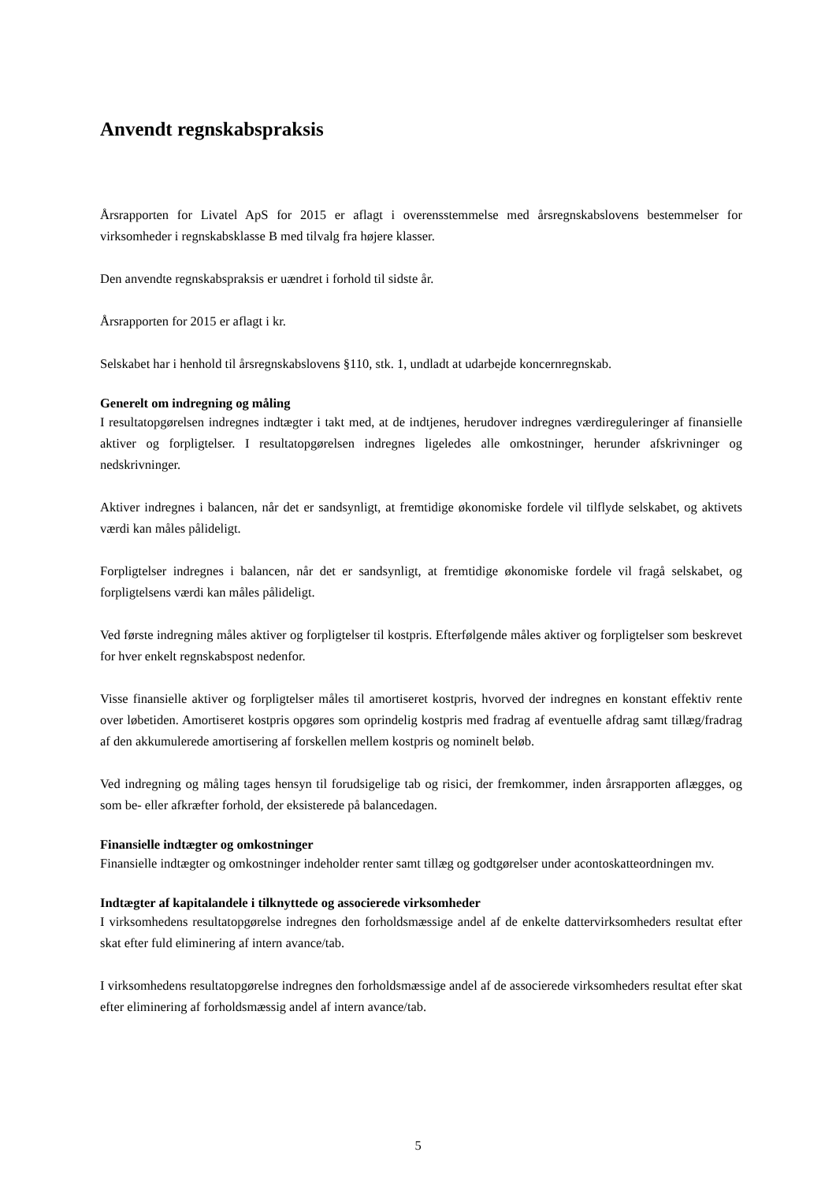Anvendt regnskabspraksis
Årsrapporten for Livatel ApS for 2015 er aflagt i overensstemmelse med årsregnskabslovens bestemmelser for virksomheder i regnskabsklasse B med tilvalg fra højere klasser.
Den anvendte regnskabspraksis er uændret i forhold til sidste år.
Årsrapporten for 2015 er aflagt i kr.
Selskabet har i henhold til årsregnskabslovens §110, stk. 1, undladt at udarbejde koncernregnskab.
Generelt om indregning og måling
I resultatopgørelsen indregnes indtægter i takt med, at de indtjenes, herudover indregnes værdireguleringer af finansielle aktiver og forpligtelser. I resultatopgørelsen indregnes ligeledes alle omkostninger, herunder afskrivninger og nedskrivninger.
Aktiver indregnes i balancen, når det er sandsynligt, at fremtidige økonomiske fordele vil tilflyde selskabet, og aktivets værdi kan måles pålideligt.
Forpligtelser indregnes i balancen, når det er sandsynligt, at fremtidige økonomiske fordele vil fragå selskabet, og forpligtelsens værdi kan måles pålideligt.
Ved første indregning måles aktiver og forpligtelser til kostpris. Efterfølgende måles aktiver og forpligtelser som beskrevet for hver enkelt regnskabspost nedenfor.
Visse finansielle aktiver og forpligtelser måles til amortiseret kostpris, hvorved der indregnes en konstant effektiv rente over løbetiden. Amortiseret kostpris opgøres som oprindelig kostpris med fradrag af eventuelle afdrag samt tillæg/fradrag af den akkumulerede amortisering af forskellen mellem kostpris og nominelt beløb.
Ved indregning og måling tages hensyn til forudsigelige tab og risici, der fremkommer, inden årsrapporten aflægges, og som be- eller afkræfter forhold, der eksisterede på balancedagen.
Finansielle indtægter og omkostninger
Finansielle indtægter og omkostninger indeholder renter samt tillæg og godtgørelser under acontoskatteordningen mv.
Indtægter af kapitalandele i tilknyttede og associerede virksomheder
I virksomhedens resultatopgørelse indregnes den forholdsmæssige andel af de enkelte dattervirksomheders resultat efter skat efter fuld eliminering af intern avance/tab.
I virksomhedens resultatopgørelse indregnes den forholdsmæssige andel af de associerede virksomheders resultat efter skat efter eliminering af forholdsmæssig andel af intern avance/tab.
5